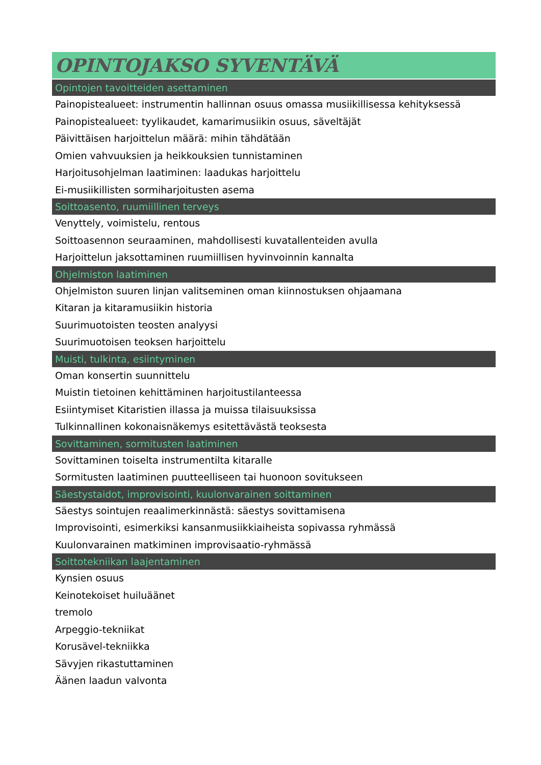OPINTOJAKSO SYVENTÄVÄ
Opintojen tavoitteiden asettaminen
Painopistealueet: instrumentin hallinnan osuus omassa musiikillisessa kehityksessä
Painopistealueet: tyylikaudet, kamarimusiikin osuus, säveltäjät
Päivittäisen harjoittelun määrä: mihin tähdätään
Omien vahvuuksien ja heikkouksien tunnistaminen
Harjoitusohjelman laatiminen: laadukas harjoittelu
Ei-musiikillisten sormiharjoitusten asema
Soittoasento, ruumiillinen terveys
Venyttely, voimistelu, rentous
Soittoasennon seuraaminen, mahdollisesti kuvatallenteiden avulla
Harjoittelun jaksottaminen ruumiillisen hyvinvoinnin kannalta
Ohjelmiston laatiminen
Ohjelmiston suuren linjan valitseminen oman kiinnostuksen ohjaamana
Kitaran ja kitaramusiikin historia
Suurimuotoisten teosten analyysi
Suurimuotoisen teoksen harjoittelu
Muisti, tulkinta, esiintyminen
Oman konsertin suunnittelu
Muistin tietoinen kehittäminen harjoitustilanteessa
Esiintymiset Kitaristien illassa ja muissa tilaisuuksissa
Tulkinnallinen kokonaisnäkemys esitettävästä teoksesta
Sovittaminen, sormitusten laatiminen
Sovittaminen toiselta instrumentilta kitaralle
Sormitusten laatiminen puutteelliseen tai huonoon sovitukseen
Säestystaidot, improvisointi, kuulonvarainen soittaminen
Säestys sointujen reaalimerkinnästä: säestys sovittamisena
Improvisointi, esimerkiksi kansanmusiikkiaiheista sopivassa ryhmässä
Kuulonvarainen matkiminen improvisaatio-ryhmässä
Soittotekniikan laajentaminen
Kynsien osuus
Keinotekoiset huiluäänet
tremolo
Arpeggio-tekniikat
Korusävel-tekniikka
Sävyjen rikastuttaminen
Äänen laadun valvonta